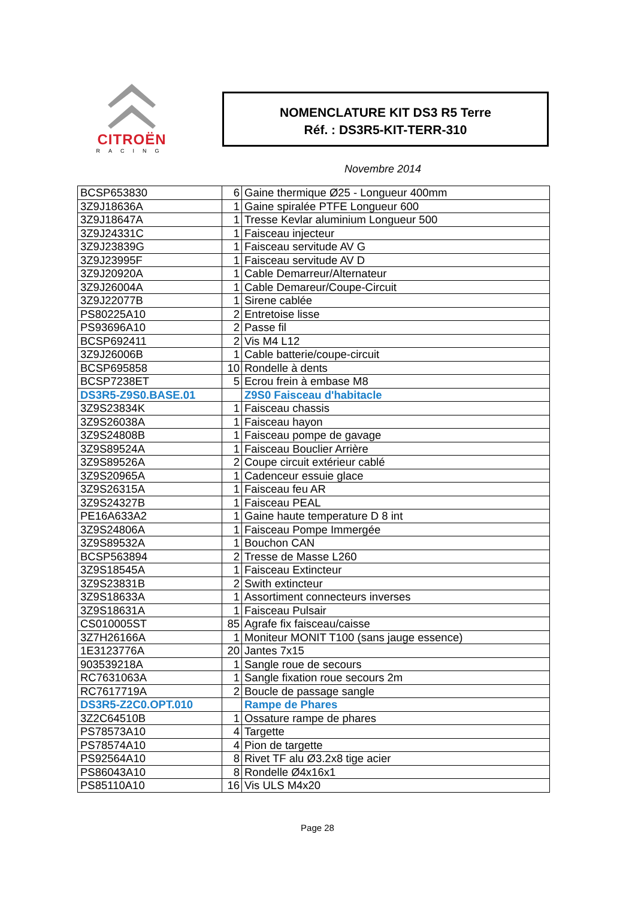CITROËN
RACING
NOMENCLATURE KIT DS3 R5 Terre
Réf. : DS3R5-KIT-TERR-310
Novembre 2014
| BCSP653830 | 6 | Gaine thermique Ø25 - Longueur 400mm |
| 3Z9J18636A | 1 | Gaine spiralée PTFE Longueur 600 |
| 3Z9J18647A | 1 | Tresse Kevlar aluminium Longueur 500 |
| 3Z9J24331C | 1 | Faisceau injecteur |
| 3Z9J23839G | 1 | Faisceau servitude AV G |
| 3Z9J23995F | 1 | Faisceau servitude AV D |
| 3Z9J20920A | 1 | Cable Demarreur/Alternateur |
| 3Z9J26004A | 1 | Cable Demareur/Coupe-Circuit |
| 3Z9J22077B | 1 | Sirene cablée |
| PS80225A10 | 2 | Entretoise lisse |
| PS93696A10 | 2 | Passe fil |
| BCSP692411 | 2 | Vis M4 L12 |
| 3Z9J26006B | 1 | Cable batterie/coupe-circuit |
| BCSP695858 | 10 | Rondelle à dents |
| BCSP7238ET | 5 | Ecrou frein à embase M8 |
| DS3R5-Z9S0.BASE.01 | | Z9S0 Faisceau d'habitacle |
| 3Z9S23834K | 1 | Faisceau chassis |
| 3Z9S26038A | 1 | Faisceau hayon |
| 3Z9S24808B | 1 | Faisceau pompe de gavage |
| 3Z9S89524A | 1 | Faisceau Bouclier Arrière |
| 3Z9S89526A | 2 | Coupe circuit extérieur cablé |
| 3Z9S20965A | 1 | Cadenceur essuie glace |
| 3Z9S26315A | 1 | Faisceau feu AR |
| 3Z9S24327B | 1 | Faisceau PEAL |
| PE16A633A2 | 1 | Gaine haute temperature D 8 int |
| 3Z9S24806A | 1 | Faisceau Pompe Immergée |
| 3Z9S89532A | 1 | Bouchon CAN |
| BCSP563894 | 2 | Tresse de Masse L260 |
| 3Z9S18545A | 1 | Faisceau Extincteur |
| 3Z9S23831B | 2 | Swith extincteur |
| 3Z9S18633A | 1 | Assortiment connecteurs inverses |
| 3Z9S18631A | 1 | Faisceau Pulsair |
| CS010005ST | 85 | Agrafe fix faisceau/caisse |
| 3Z7H26166A | 1 | Moniteur MONIT T100 (sans jauge essence) |
| 1E3123776A | 20 | Jantes 7x15 |
| 903539218A | 1 | Sangle roue de secours |
| RC7631063A | 1 | Sangle fixation roue secours 2m |
| RC7617719A | 2 | Boucle de passage sangle |
| DS3R5-Z2C0.OPT.010 | | Rampe de Phares |
| 3Z2C64510B | 1 | Ossature rampe de phares |
| PS78573A10 | 4 | Targette |
| PS78574A10 | 4 | Pion de targette |
| PS92564A10 | 8 | Rivet TF alu Ø3.2x8 tige acier |
| PS86043A10 | 8 | Rondelle Ø4x16x1 |
| PS85110A10 | 16 | Vis ULS M4x20 |
Page 28